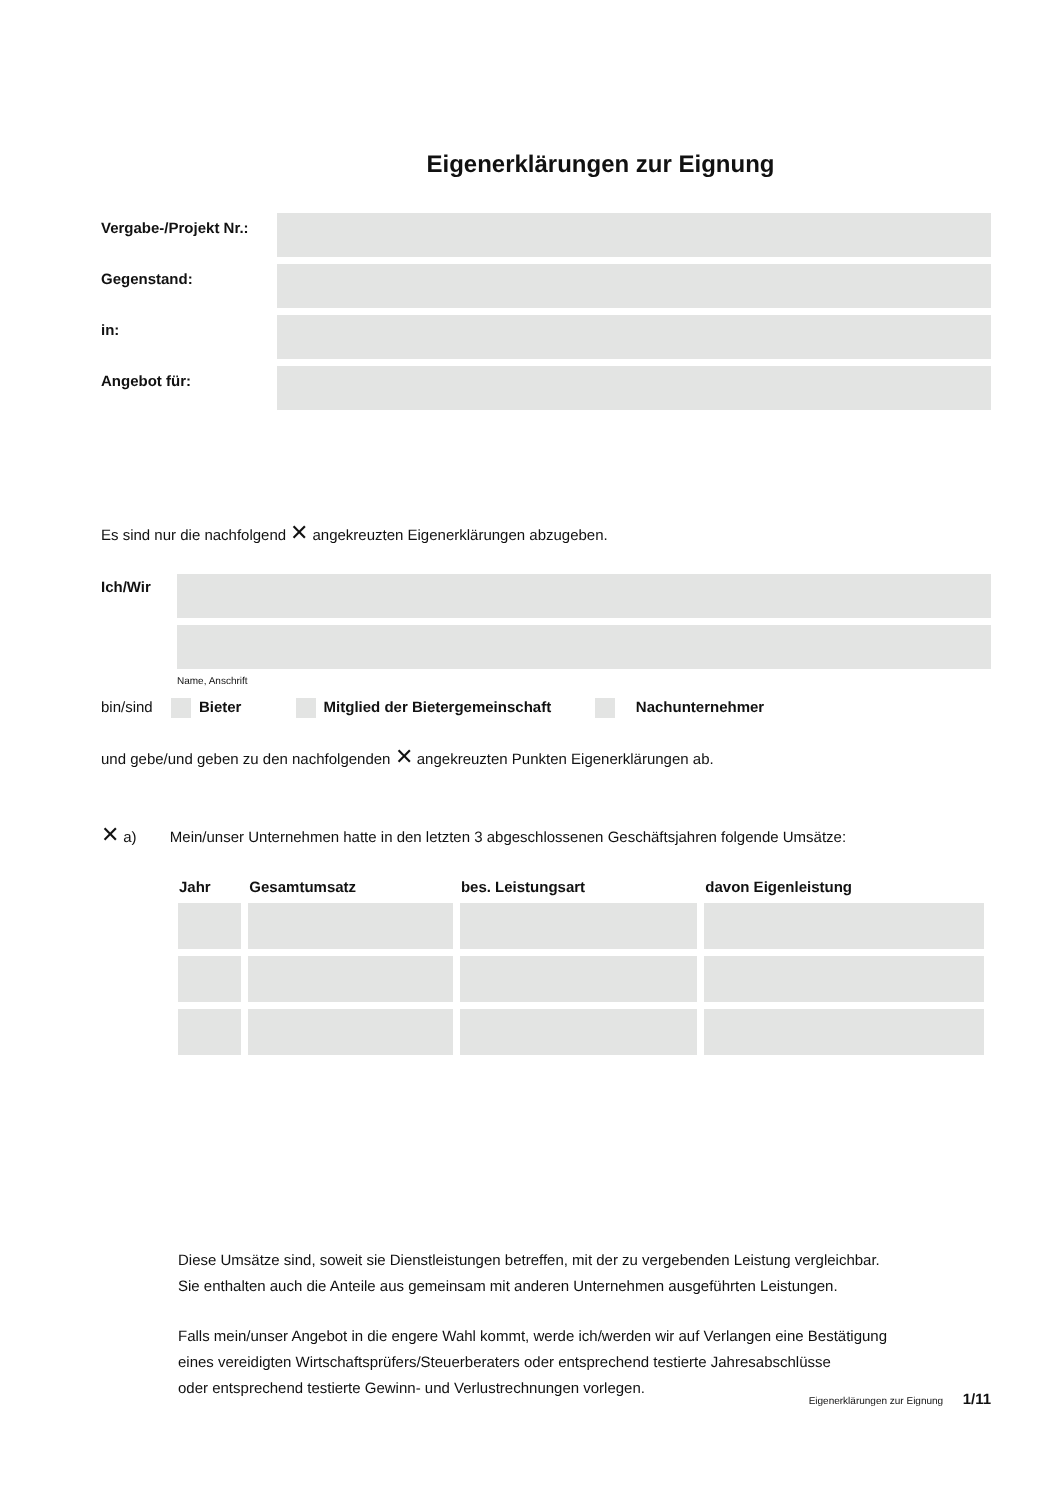Eigenerklärungen zur Eignung
Vergabe-/Projekt Nr.:
Gegenstand:
in:
Angebot für:
Es sind nur die nachfolgend ✕ angekreuzten Eigenerklärungen abzugeben.
Ich/Wir
Name, Anschrift
bin/sind Bieter Mitglied der Bietergemeinschaft Nachunternehmer
und gebe/und geben zu den nachfolgenden ✕ angekreuzten Punkten Eigenerklärungen ab.
✕ a) Mein/unser Unternehmen hatte in den letzten 3 abgeschlossenen Geschäftsjahren folgende Umsätze:
| Jahr | Gesamtumsatz | bes. Leistungsart | davon Eigenleistung |
| --- | --- | --- | --- |
Diese Umsätze sind, soweit sie Dienstleistungen betreffen, mit der zu vergebenden Leistung vergleichbar.
Sie enthalten auch die Anteile aus gemeinsam mit anderen Unternehmen ausgeführten Leistungen.
Falls mein/unser Angebot in die engere Wahl kommt, werde ich/werden wir auf Verlangen eine Bestätigung
eines vereidigten Wirtschaftsprüfers/Steuerberaters oder entsprechend testierte Jahresabschlüsse
oder entsprechend testierte Gewinn- und Verlustrechnungen vorlegen.
Eigenerklärungen zur Eignung 1/11